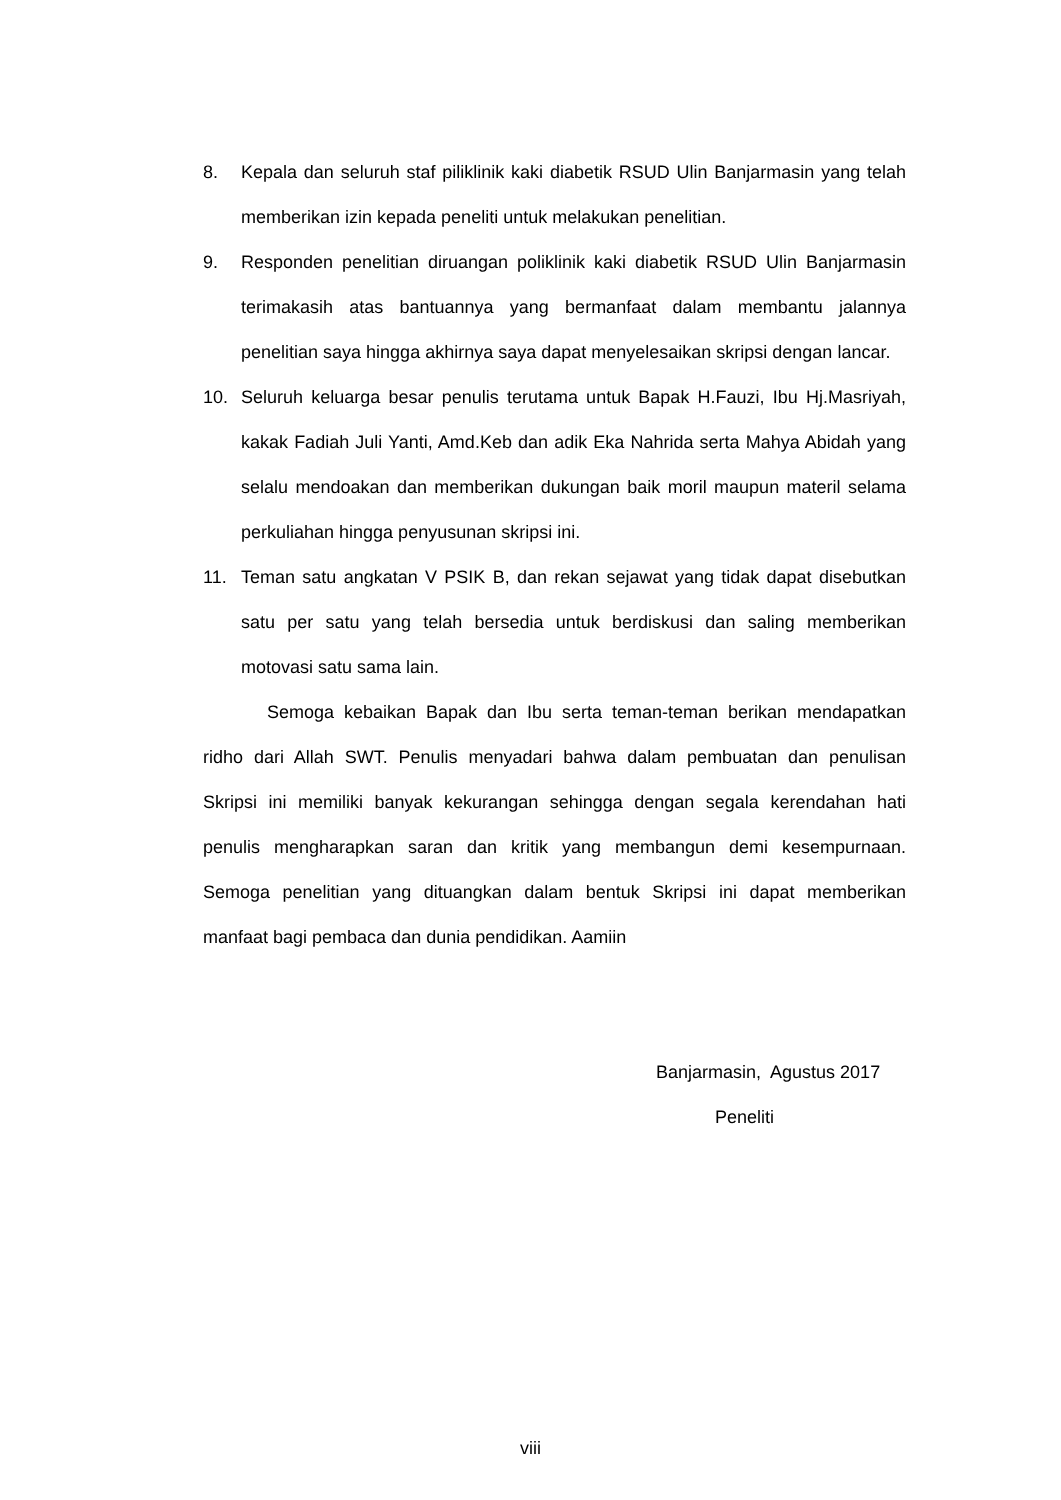8. Kepala dan seluruh staf piliklinik kaki diabetik RSUD Ulin Banjarmasin yang telah memberikan izin kepada peneliti untuk melakukan penelitian.
9. Responden penelitian diruangan poliklinik kaki diabetik RSUD Ulin Banjarmasin terimakasih atas bantuannya yang bermanfaat dalam membantu jalannya penelitian saya hingga akhirnya saya dapat menyelesaikan skripsi dengan lancar.
10. Seluruh keluarga besar penulis terutama untuk Bapak H.Fauzi, Ibu Hj.Masriyah, kakak Fadiah Juli Yanti, Amd.Keb dan adik Eka Nahrida serta Mahya Abidah yang selalu mendoakan dan memberikan dukungan baik moril maupun materil selama perkuliahan hingga penyusunan skripsi ini.
11. Teman satu angkatan V PSIK B, dan rekan sejawat yang tidak dapat disebutkan satu per satu yang telah bersedia untuk berdiskusi dan saling memberikan motovasi satu sama lain.
Semoga kebaikan Bapak dan Ibu serta teman-teman berikan mendapatkan ridho dari Allah SWT. Penulis menyadari bahwa dalam pembuatan dan penulisan Skripsi ini memiliki banyak kekurangan sehingga dengan segala kerendahan hati penulis mengharapkan saran dan kritik yang membangun demi kesempurnaan. Semoga penelitian yang dituangkan dalam bentuk Skripsi ini dapat memberikan manfaat bagi pembaca dan dunia pendidikan. Aamiin
Banjarmasin, Agustus 2017
Peneliti
viii